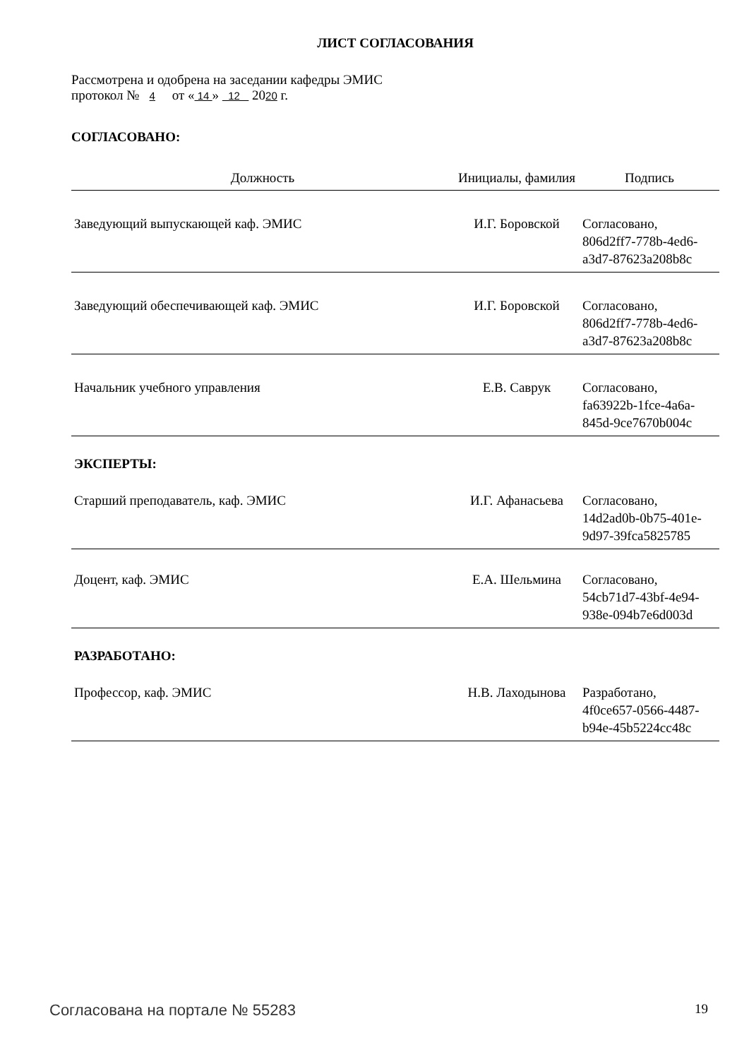ЛИСТ СОГЛАСОВАНИЯ
Рассмотрена и одобрена на заседании кафедры ЭМИС
протокол № 4 от « 14 » 12 2020 г.
СОГЛАСОВАНО:
| Должность | Инициалы, фамилия | Подпись |
| --- | --- | --- |
| Заведующий выпускающей каф. ЭМИС | И.Г. Боровской | Согласовано, 806d2ff7-778b-4ed6- a3d7-87623a208b8c |
| Заведующий обеспечивающей каф. ЭМИС | И.Г. Боровской | Согласовано, 806d2ff7-778b-4ed6- a3d7-87623a208b8c |
| Начальник учебного управления | Е.В. Саврук | Согласовано, fa63922b-1fce-4a6a- 845d-9ce7670b004c |
ЭКСПЕРТЫ:
| Старший преподаватель, каф. ЭМИС | И.Г. Афанасьева | Согласовано, 14d2ad0b-0b75-401e- 9d97-39fca5825785 |
| Доцент, каф. ЭМИС | Е.А. Шельмина | Согласовано, 54cb71d7-43bf-4e94- 938e-094b7e6d003d |
РАЗРАБОТАНО:
| Профессор, каф. ЭМИС | Н.В. Лаходынова | Разработано, 4f0ce657-0566-4487- b94e-45b5224cc48c |
Согласована на портале № 55283 19